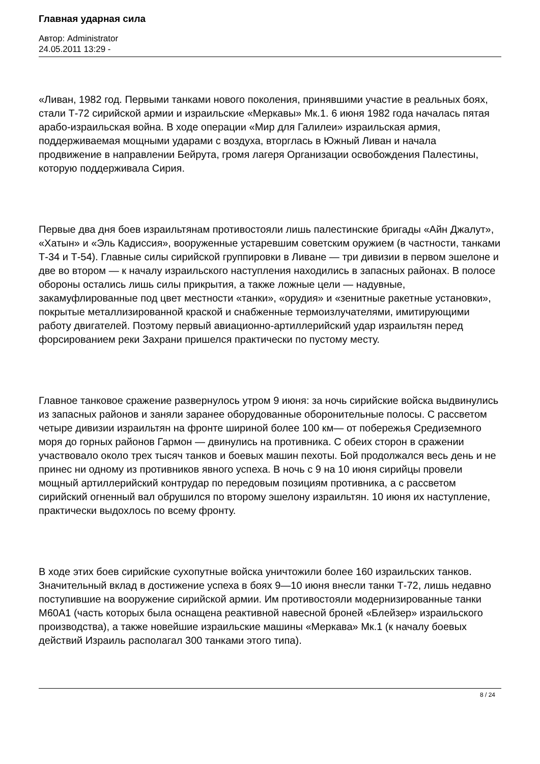Главная ударная сила
Автор: Administrator
24.05.2011 13:29 -
«Ливан, 1982 год. Первыми танками нового поколения, принявшими участие в реальных боях, стали Т-72 сирийской армии и израильские «Меркавы» Мк.1. 6 июня 1982 года началась пятая арабо-израильская война. В ходе операции «Мир для Галилеи» израильская армия, поддерживаемая мощными ударами с воздуха, вторглась в Южный Ливан и начала продвижение в направлении Бейрута, громя лагеря Организации освобождения Палестины, которую поддерживала Сирия.
Первые два дня боев израильтянам противостояли лишь палестинские бригады «Айн Джалут», «Хатын» и «Эль Кадиссия», вооруженные устаревшим советским оружием (в частности, танками Т-34 и Т-54). Главные силы сирийской группировки в Ливане — три дивизии в первом эшелоне и две во втором — к началу израильского наступления находились в запасных районах. В полосе обороны остались лишь силы прикрытия, а также ложные цели — надувные, закамуфлированные под цвет местности «танки», «орудия» и «зенитные ракетные установки», покрытые металлизированной краской и снабженные термоизлучателями, имитирующими работу двигателей. Поэтому первый авиационно-артиллерийский удар израильтян перед форсированием реки Захрани пришелся практически по пустому месту.
Главное танковое сражение развернулось утром 9 июня: за ночь сирийские войска выдвинулись из запасных районов и заняли заранее оборудованные оборонительные полосы. С рассветом четыре дивизии израильтян на фронте шириной более 100 км— от побережья Средиземного моря до горных районов Гармон — двинулись на противника. С обеих сторон в сражении участвовало около трех тысяч танков и боевых машин пехоты. Бой продолжался весь день и не принес ни одному из противников явного успеха. В ночь с 9 на 10 июня сирийцы провели мощный артиллерийский контрудар по передовым позициям противника, а с рассветом сирийский огненный вал обрушился по второму эшелону израильтян. 10 июня их наступление, практически выдохлось по всему фронту.
В ходе этих боев сирийские сухопутные войска уничтожили более 160 израильских танков. Значительный вклад в достижение успеха в боях 9—10 июня внесли танки Т-72, лишь недавно поступившие на вооружение сирийской армии. Им противостояли модернизированные танки М60А1 (часть которых была оснащена реактивной навесной броней «Блейзер» израильского производства), а также новейшие израильские машины «Меркава» Мк.1 (к началу боевых действий Израиль располагал 300 танками этого типа).
8 / 24